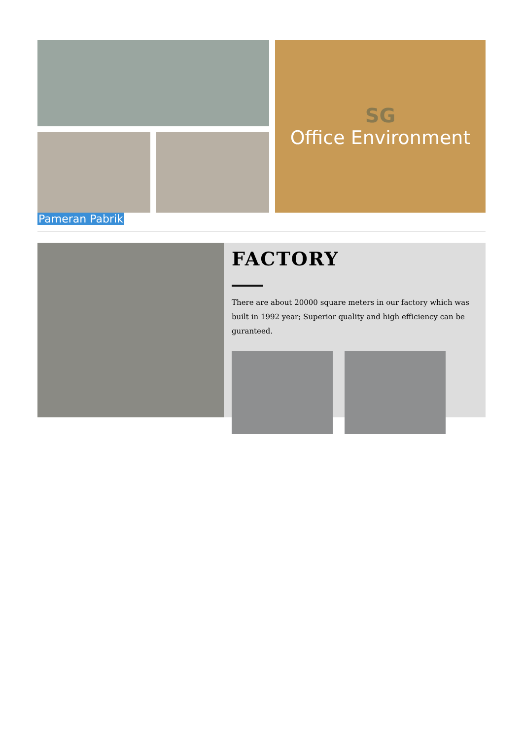SG
Office Environment
Pameran Pabrik
FACTORY
There are about 20000 square meters in our factory which was built in 1992 year; Superior quality and high efficiency can be guranteed.